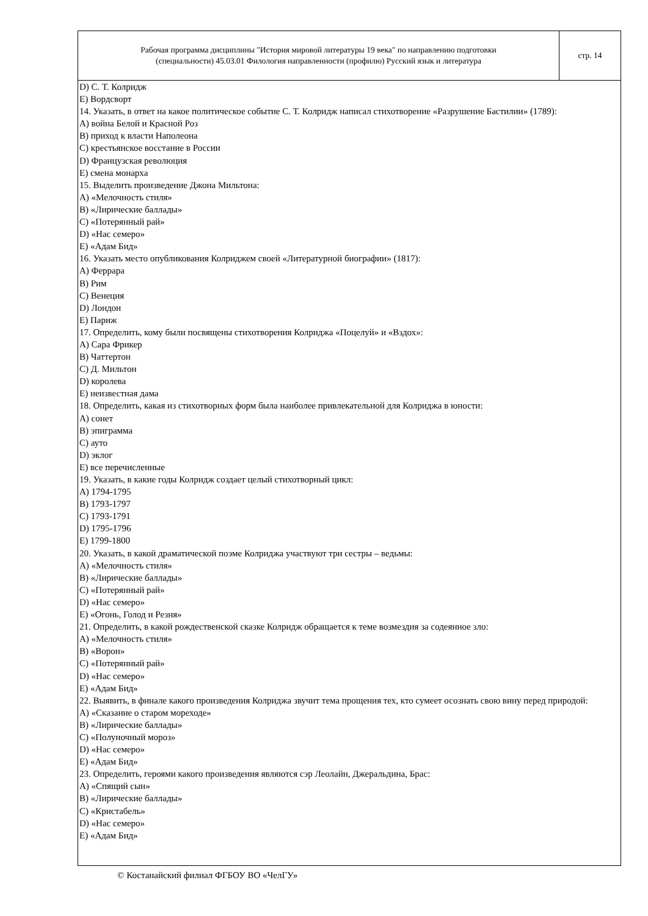Рабочая программа дисциплины "История мировой литературы 19 века" по направлению подготовки
(специальности) 45.03.01 Филология направленности (профилю) Русский язык и литература
стр. 14
D) С. Т. Колридж
E) Вордсворт
14. Указать, в ответ на какое политическое событие С. Т. Колридж написал стихотворение «Разрушение Бастилии» (1789):
A) война Белой и Красной Роз
B) приход к власти Наполеона
C) крестьянское восстание в России
D) Французская революция
E) смена монарха
15. Выделить произведение Джона Мильтона:
A) «Мелочность стиля»
B) «Лирические баллады»
C) «Потерянный рай»
D) «Нас семеро»
E) «Адам Бид»
16. Указать место опубликования Колриджем своей «Литературной биографии» (1817):
A) Феррара
B) Рим
C) Венеция
D) Лондон
E) Париж
17. Определить, кому были посвящены стихотворения Колриджа «Поцелуй» и «Вздох»:
A) Сара Фрикер
B) Чаттертон
C) Д. Мильтон
D) королева
E) неизвестная дама
18. Определить, какая из стихотворных форм была наиболее привлекательной для Колриджа в юности:
A) сонет
B) эпиграмма
C) ауто
D) эклог
E) все перечисленные
19. Указать, в какие годы Колридж создает целый стихотворный цикл:
A) 1794-1795
B) 1793-1797
C) 1793-1791
D) 1795-1796
E) 1799-1800
20. Указать, в какой драматической поэме Колриджа участвуют три сестры – ведьмы:
A) «Мелочность стиля»
B) «Лирические баллады»
C) «Потерянный рай»
D) «Нас семеро»
E) «Огонь, Голод и Резня»
21. Определить, в какой рождественской сказке Колридж обращается к теме возмездия за содеянное зло:
A) «Мелочность стиля»
B) «Ворон»
C) «Потерянный рай»
D) «Нас семеро»
E) «Адам Бид»
22. Выявить, в финале какого произведения Колриджа звучит тема прощения тех, кто сумеет осознать свою вину перед природой:
A) «Сказание о старом мореходе»
B) «Лирические баллады»
C) «Полуночный мороз»
D) «Нас семеро»
E) «Адам Бид»
23. Определить, героями какого произведения являются сэр Леолайн, Джеральдина, Брас:
A) «Спящий сын»
B) «Лирические баллады»
C) «Кристабель»
D) «Нас семеро»
E) «Адам Бид»
© Костанайский филиал ФГБОУ ВО «ЧелГУ»